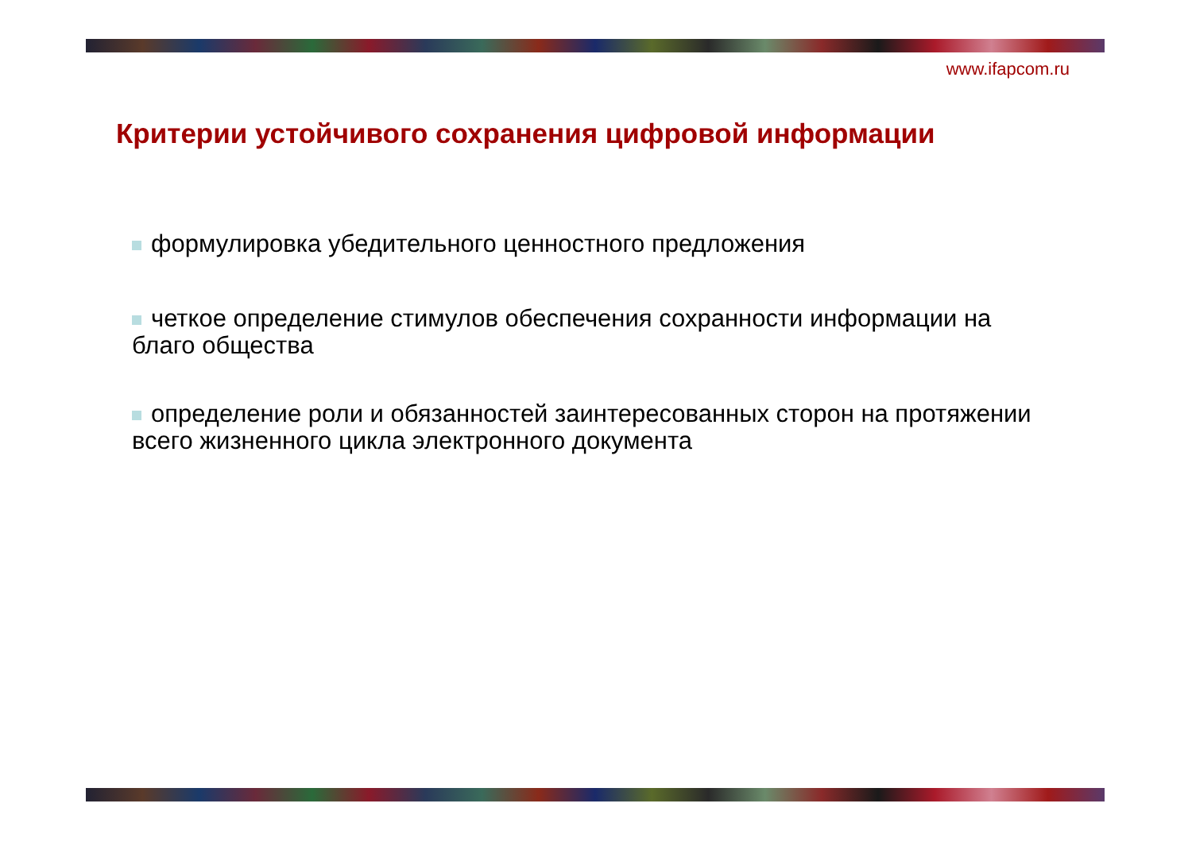www.ifapcom.ru
Критерии устойчивого сохранения цифровой информации
формулировка убедительного ценностного предложения
четкое определение стимулов обеспечения сохранности информации на благо общества
определение роли и обязанностей заинтересованных сторон на протяжении всего жизненного цикла электронного документа